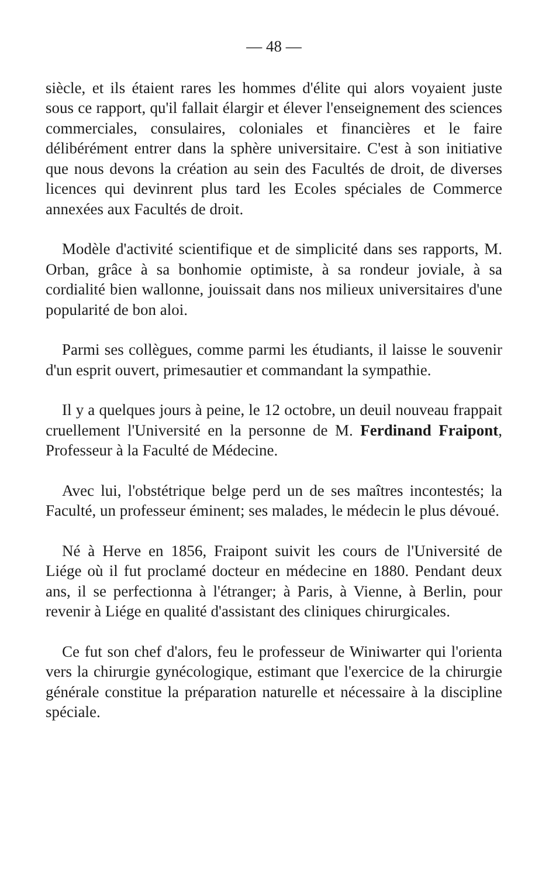— 48 —
siècle, et ils étaient rares les hommes d'élite qui alors voyaient juste sous ce rapport, qu'il fallait élargir et élever l'enseignement des sciences commerciales, consulaires, coloniales et financières et le faire délibérément entrer dans la sphère universitaire. C'est à son initiative que nous devons la création au sein des Facultés de droit, de diverses licences qui devinrent plus tard les Ecoles spéciales de Commerce annexées aux Facultés de droit.
Modèle d'activité scientifique et de simplicité dans ses rapports, M. Orban, grâce à sa bonhomie optimiste, à sa rondeur joviale, à sa cordialité bien wallonne, jouissait dans nos milieux universitaires d'une popularité de bon aloi.
Parmi ses collègues, comme parmi les étudiants, il laisse le souvenir d'un esprit ouvert, primesautier et commandant la sympathie.
Il y a quelques jours à peine, le 12 octobre, un deuil nouveau frappait cruellement l'Université en la personne de M. Ferdinand Fraipont, Professeur à la Faculté de Médecine.
Avec lui, l'obstétrique belge perd un de ses maîtres incontestés; la Faculté, un professeur éminent; ses malades, le médecin le plus dévoué.
Né à Herve en 1856, Fraipont suivit les cours de l'Université de Liége où il fut proclamé docteur en médecine en 1880. Pendant deux ans, il se perfectionna à l'étranger; à Paris, à Vienne, à Berlin, pour revenir à Liége en qualité d'assistant des cliniques chirurgicales.
Ce fut son chef d'alors, feu le professeur de Winiwarter qui l'orienta vers la chirurgie gynécologique, estimant que l'exercice de la chirurgie générale constitue la préparation naturelle et nécessaire à la discipline spéciale.